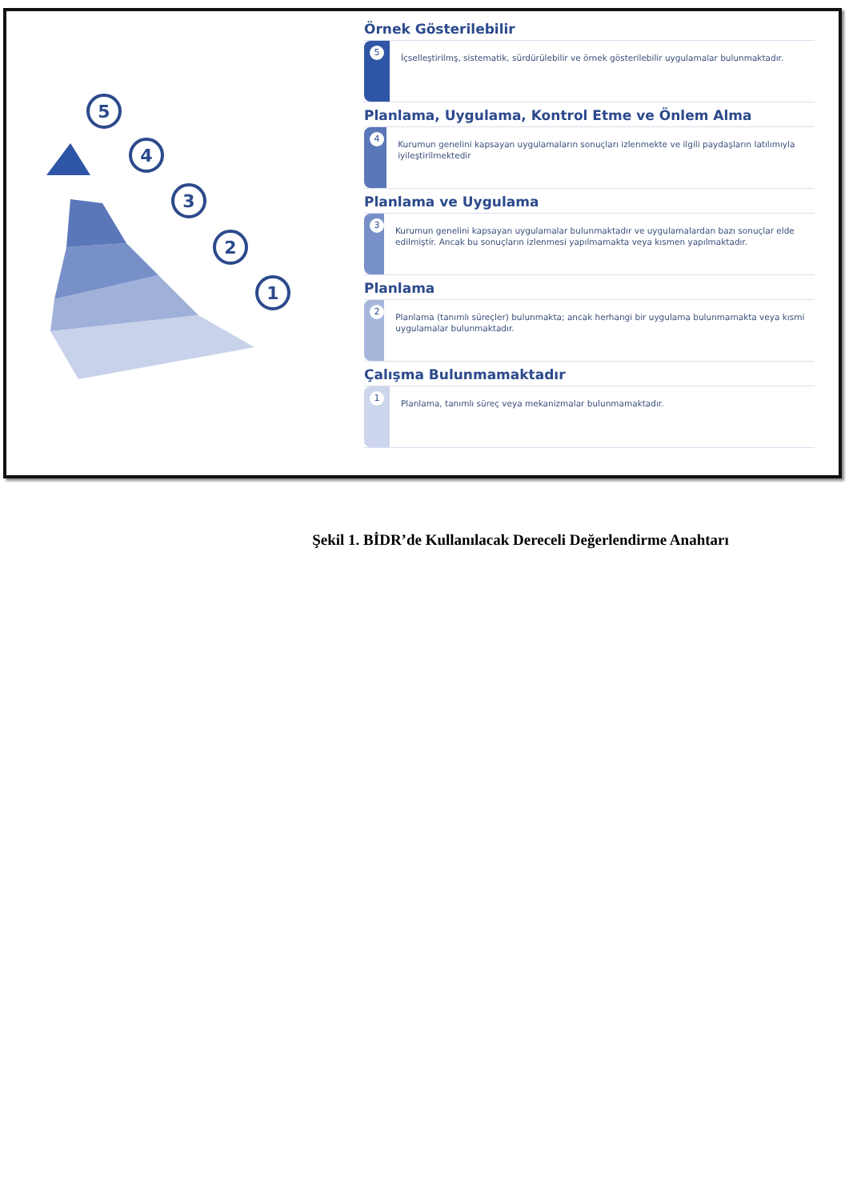5
4
3
2
1
Örnek Gösterilebilir
5
İçselleştirilmş, sistematik, sürdürülebilir ve örnek gösterilebilir uygulamalar bulunmaktadır.
Planlama, Uygulama, Kontrol Etme ve Önlem Alma
4
Kurumun genelini kapsayan uygulamaların sonuçları izlenmekte ve ilgili paydaşların latılımıyla iyileştirilmektedir
Planlama ve Uygulama
3
Kurumun genelini kapsayan uygulamalar bulunmaktadır ve uygulamalardan bazı sonuçlar elde edilmiştir. Ancak bu sonuçların izlenmesi yapılmamakta veya kısmen yapılmaktadır.
Planlama
2
Planlama (tanımlı süreçler) bulunmakta; ancak herhangi bir uygulama bulunmamakta veya kısmi uygulamalar bulunmaktadır.
Çalışma Bulunmamaktadır
1
Planlama, tanımlı süreç veya mekanizmalar bulunmamaktadır.
Şekil 1. BİDR’de Kullanılacak Dereceli Değerlendirme Anahtarı